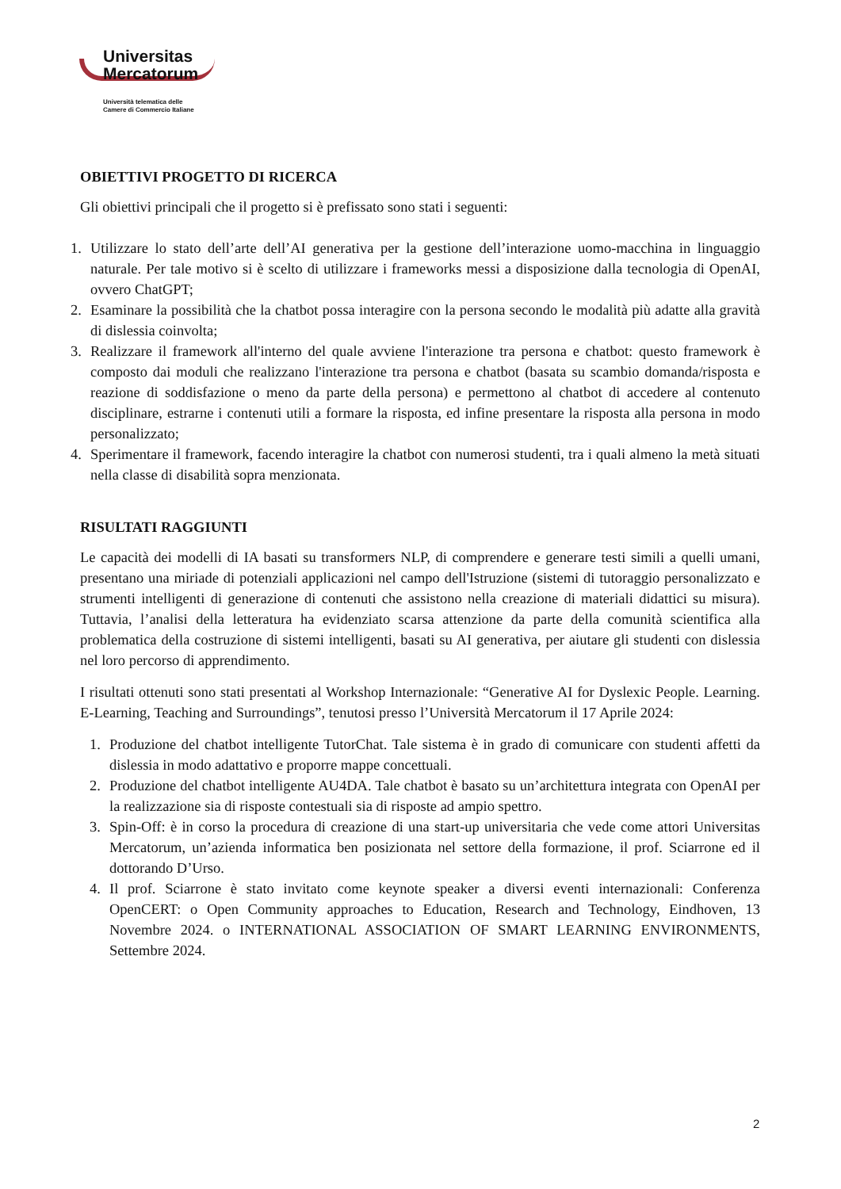Universitas
Mercatorum
Università telematica delle
Camere di Commercio Italiane
OBIETTIVI PROGETTO DI RICERCA
Gli obiettivi principali che il progetto si è prefissato sono stati i seguenti:
1. Utilizzare lo stato dell’arte dell’AI generativa per la gestione dell’interazione uomo-macchina in linguaggio naturale. Per tale motivo si è scelto di utilizzare i frameworks messi a disposizione dalla tecnologia di OpenAI, ovvero ChatGPT;
2. Esaminare la possibilità che la chatbot possa interagire con la persona secondo le modalità più adatte alla gravità di dislessia coinvolta;
3. Realizzare il framework all'interno del quale avviene l'interazione tra persona e chatbot: questo framework è composto dai moduli che realizzano l'interazione tra persona e chatbot (basata su scambio domanda/risposta e reazione di soddisfazione o meno da parte della persona) e permettono al chatbot di accedere al contenuto disciplinare, estrarne i contenuti utili a formare la risposta, ed infine presentare la risposta alla persona in modo personalizzato;
4. Sperimentare il framework, facendo interagire la chatbot con numerosi studenti, tra i quali almeno la metà situati nella classe di disabilità sopra menzionata.
RISULTATI RAGGIUNTI
Le capacità dei modelli di IA basati su transformers NLP, di comprendere e generare testi simili a quelli umani, presentano una miriade di potenziali applicazioni nel campo dell'Istruzione (sistemi di tutoraggio personalizzato e strumenti intelligenti di generazione di contenuti che assistono nella creazione di materiali didattici su misura). Tuttavia, l’analisi della letteratura ha evidenziato scarsa attenzione da parte della comunità scientifica alla problematica della costruzione di sistemi intelligenti, basati su AI generativa, per aiutare gli studenti con dislessia nel loro percorso di apprendimento.
I risultati ottenuti sono stati presentati al Workshop Internazionale: “Generative AI for Dyslexic People. Learning. E-Learning, Teaching and Surroundings”, tenutosi presso l’Università Mercatorum il 17 Aprile 2024:
1. Produzione del chatbot intelligente TutorChat. Tale sistema è in grado di comunicare con studenti affetti da dislessia in modo adattativo e proporre mappe concettuali.
2. Produzione del chatbot intelligente AU4DA. Tale chatbot è basato su un’architettura integrata con OpenAI per la realizzazione sia di risposte contestuali sia di risposte ad ampio spettro.
3. Spin-Off: è in corso la procedura di creazione di una start-up universitaria che vede come attori Universitas Mercatorum, un’azienda informatica ben posizionata nel settore della formazione, il prof. Sciarrone ed il dottorando D’Urso.
4. Il prof. Sciarrone è stato invitato come keynote speaker a diversi eventi internazionali: Conferenza OpenCERT: o Open Community approaches to Education, Research and Technology, Eindhoven, 13 Novembre 2024. o INTERNATIONAL ASSOCIATION OF SMART LEARNING ENVIRONMENTS, Settembre 2024.
2